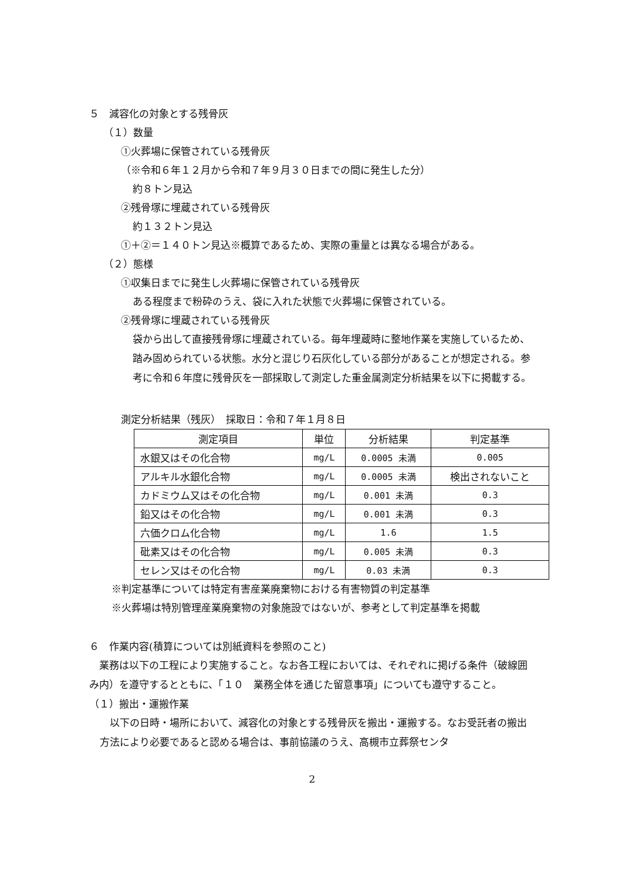５　減容化の対象とする残骨灰
（１）数量
①火葬場に保管されている残骨灰
（※令和６年１２月から令和７年９月３０日までの間に発生した分）
約８トン見込
②残骨塚に埋蔵されている残骨灰
約１３２トン見込
①＋②＝１４０トン見込※概算であるため、実際の重量とは異なる場合がある。
（２）態様
①収集日までに発生し火葬場に保管されている残骨灰
ある程度まで粉砕のうえ、袋に入れた状態で火葬場に保管されている。
②残骨塚に埋蔵されている残骨灰
袋から出して直接残骨塚に埋蔵されている。毎年埋蔵時に整地作業を実施しているため、踏み固められている状態。水分と混じり石灰化している部分があることが想定される。参考に令和６年度に残骨灰を一部採取して測定した重金属測定分析結果を以下に掲載する。
測定分析結果（残灰）　採取日：令和７年１月８日
| 測定項目 | 単位 | 分析結果 | 判定基準 |
| --- | --- | --- | --- |
| 水銀又はその化合物 | mg/L | 0.0005 未満 | 0.005 |
| アルキル水銀化合物 | mg/L | 0.0005 未満 | 検出されないこと |
| カドミウム又はその化合物 | mg/L | 0.001 未満 | 0.3 |
| 鉛又はその化合物 | mg/L | 0.001 未満 | 0.3 |
| 六価クロム化合物 | mg/L | 1.6 | 1.5 |
| 砒素又はその化合物 | mg/L | 0.005 未満 | 0.3 |
| セレン又はその化合物 | mg/L | 0.03 未満 | 0.3 |
※判定基準については特定有害産業廃棄物における有害物質の判定基準
※火葬場は特別管理産業廃棄物の対象施設ではないが、参考として判定基準を掲載
６　作業内容(積算については別紙資料を参照のこと)
　業務は以下の工程により実施すること。なお各工程においては、それぞれに掲げる条件（破線囲み内）を遵守するとともに、「１０　業務全体を通じた留意事項」についても遵守すること。
（１）搬出・運搬作業
　以下の日時・場所において、減容化の対象とする残骨灰を搬出・運搬する。なお受託者の搬出方法により必要であると認める場合は、事前協議のうえ、高槻市立葬祭センタ
2